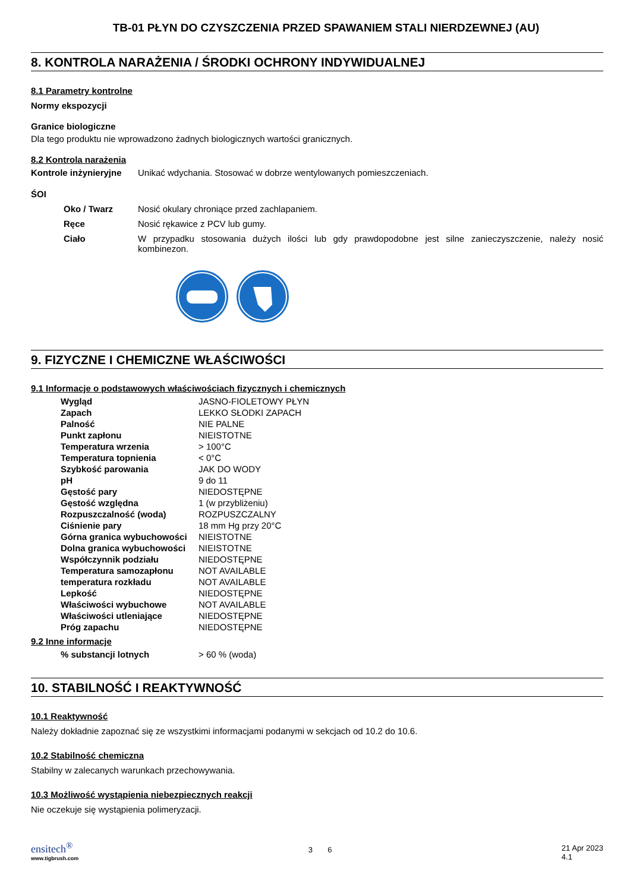TB-01 PŁYN DO CZYSZCZENIA PRZED SPAWANIEM STALI NIERDZEWNEJ (AU)
8. KONTROLA NARAŻENIA / ŚRODKI OCHRONY INDYWIDUALNEJ
8.1 Parametry kontrolne
Normy ekspozycji
Granice biologiczne
Dla tego produktu nie wprowadzono żadnych biologicznych wartości granicznych.
8.2 Kontrola narażenia
| Kontrole inżynieryjne | Unikać wdychania. Stosować w dobrze wentylowanych pomieszczeniach. |
ŚOI
| Oko / Twarz | Nosić okulary chroniące przed zachlapaniem. |
| Ręce | Nosić rękawice z PCV lub gumy. |
| Ciało | W przypadku stosowania dużych ilości lub gdy prawdopodobne jest silne zanieczyszczenie, należy nosić kombinezon. |
9. FIZYCZNE I CHEMICZNE WŁAŚCIWOŚCI
9.1 Informacje o podstawowych właściwościach fizycznych i chemicznych
| Wygląd | JASNO-FIOLETOWY PŁYN |
| Zapach | LEKKO SŁODKI ZAPACH |
| Palność | NIE PALNE |
| Punkt zapłonu | NIEISTOTNE |
| Temperatura wrzenia | > 100°C |
| Temperatura topnienia | < 0°C |
| Szybkość parowania | JAK DO WODY |
| pH | 9 do 11 |
| Gęstość pary | NIEDOSTĘPNE |
| Gęstość względna | 1 (w przybliżeniu) |
| Rozpuszczalność (woda) | ROZPUSZCZALNY |
| Ciśnienie pary | 18 mm Hg przy 20°C |
| Górna granica wybuchowości | NIEISTOTNE |
| Dolna granica wybuchowości | NIEISTOTNE |
| Współczynnik podziału | NIEDOSTĘPNE |
| Temperatura samozapłonu | NOT AVAILABLE |
| temperatura rozkładu | NOT AVAILABLE |
| Lepkość | NIEDOSTĘPNE |
| Właściwości wybuchowe | NOT AVAILABLE |
| Właściwości utleniające | NIEDOSTĘPNE |
| Próg zapachu | NIEDOSTĘPNE |
9.2 Inne informacje
| % substancji lotnych | > 60 % (woda) |
10. STABILNOŚĆ I REAKTYWNOŚĆ
10.1 Reaktywność
Należy dokładnie zapoznać się ze wszystkimi informacjami podanymi w sekcjach od 10.2 do 10.6.
10.2 Stabilność chemiczna
Stabilny w zalecanych warunkach przechowywania.
10.3 Możliwość wystąpienia niebezpiecznych reakcji
Nie oczekuje się wystąpienia polimeryzacji.
ensitech<sup>®</sup>
www.tigbrush.com
3 6
21 Apr 2023
4.1